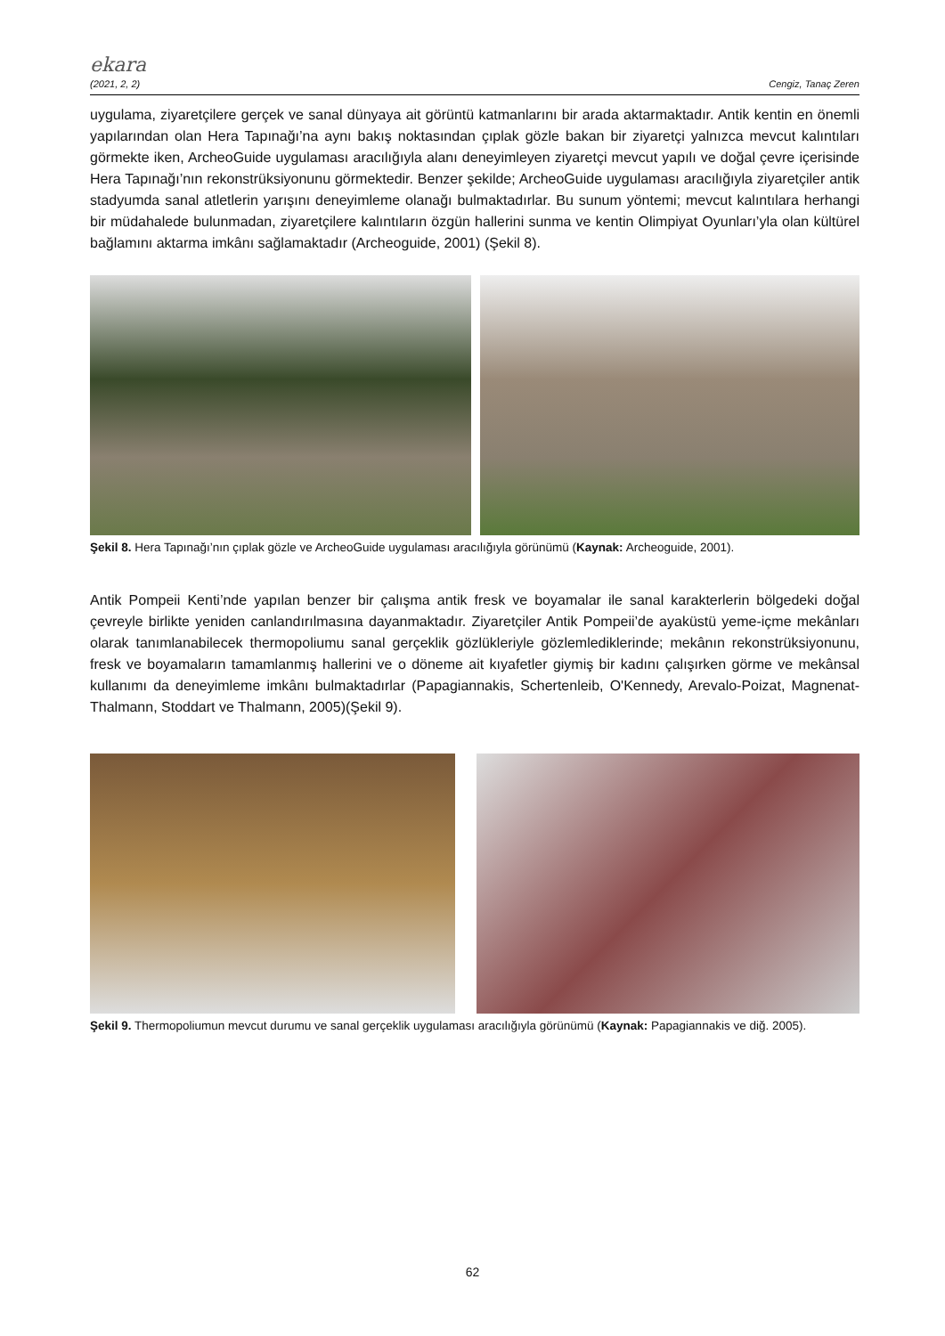ekara
(2021, 2, 2) Cengiz, Tanaç Zeren
uygulama, ziyaretçilere gerçek ve sanal dünyaya ait görüntü katmanlarını bir arada aktarmaktadır. Antik kentin en önemli yapılarından olan Hera Tapınağı’na aynı bakış noktasından çıplak gözle bakan bir ziyaretçi yalnızca mevcut kalıntıları görmekte iken, ArcheoGuide uygulaması aracılığıyla alanı deneyimleyen ziyaretçi mevcut yapılı ve doğal çevre içerisinde Hera Tapınağı’nın rekonstrüksiyonunu görmektedir. Benzer şekilde; ArcheoGuide uygulaması aracılığıyla ziyaretçiler antik stadyumda sanal atletlerin yarışını deneyimleme olanağı bulmaktadırlar. Bu sunum yöntemi; mevcut kalıntılara herhangi bir müdahalede bulunmadan, ziyaretçilere kalıntıların özgün hallerini sunma ve kentin Olimpiyat Oyunları’yla olan kültürel bağlamını aktarma imkânı sağlamaktadır (Archeoguide, 2001) (Şekil 8).
Şekil 8. Hera Tapınağı’nın çıplak gözle ve ArcheoGuide uygulaması aracılığıyla görünümü (Kaynak: Archeoguide, 2001).
Antik Pompeii Kenti’nde yapılan benzer bir çalışma antik fresk ve boyamalar ile sanal karakterlerin bölgedeki doğal çevreyle birlikte yeniden canlandırılmasına dayanmaktadır. Ziyaretçiler Antik Pompeii’de ayaküstü yeme-içme mekânları olarak tanımlanabilecek thermopoliumu sanal gerçeklik gözlükleriyle gözlemlediklerinde; mekânın rekonstrüksiyonunu, fresk ve boyamaların tamamlanmış hallerini ve o döneme ait kıyafetler giymiş bir kadını çalışırken görme ve mekânsal kullanımı da deneyimleme imkânı bulmaktadırlar (Papagiannakis, Schertenleib, O'Kennedy, Arevalo-Poizat, Magnenat-Thalmann, Stoddart ve Thalmann, 2005)(Şekil 9).
Şekil 9. Thermopoliumun mevcut durumu ve sanal gerçeklik uygulaması aracılığıyla görünümü (Kaynak: Papagiannakis ve diğ. 2005).
62